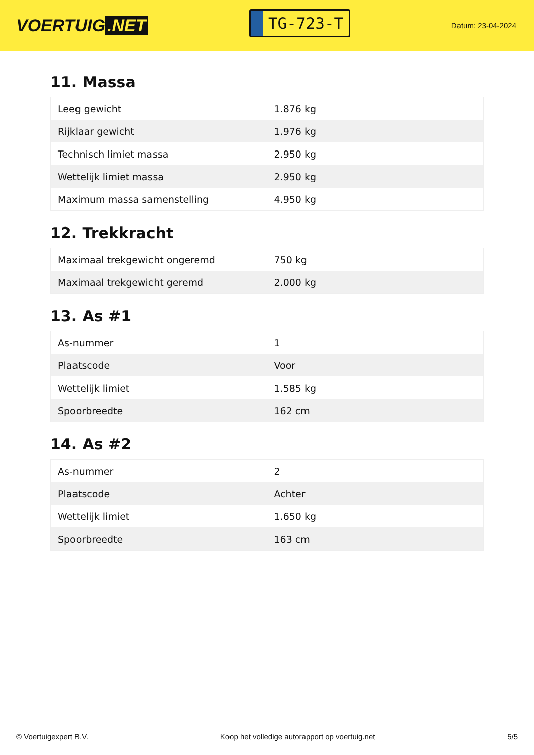VOERTUIG.NET
TG-723-T
Datum: 23-04-2024
11. Massa
| Leeg gewicht | 1.876 kg |
| Rijklaar gewicht | 1.976 kg |
| Technisch limiet massa | 2.950 kg |
| Wettelijk limiet massa | 2.950 kg |
| Maximum massa samenstelling | 4.950 kg |
12. Trekkracht
| Maximaal trekgewicht ongeremd | 750 kg |
| Maximaal trekgewicht geremd | 2.000 kg |
13. As #1
| As-nummer | 1 |
| Plaatscode | Voor |
| Wettelijk limiet | 1.585 kg |
| Spoorbreedte | 162 cm |
14. As #2
| As-nummer | 2 |
| Plaatscode | Achter |
| Wettelijk limiet | 1.650 kg |
| Spoorbreedte | 163 cm |
© Voertuigexpert B.V. Koop het volledige autorapport op voertuig.net 5/5